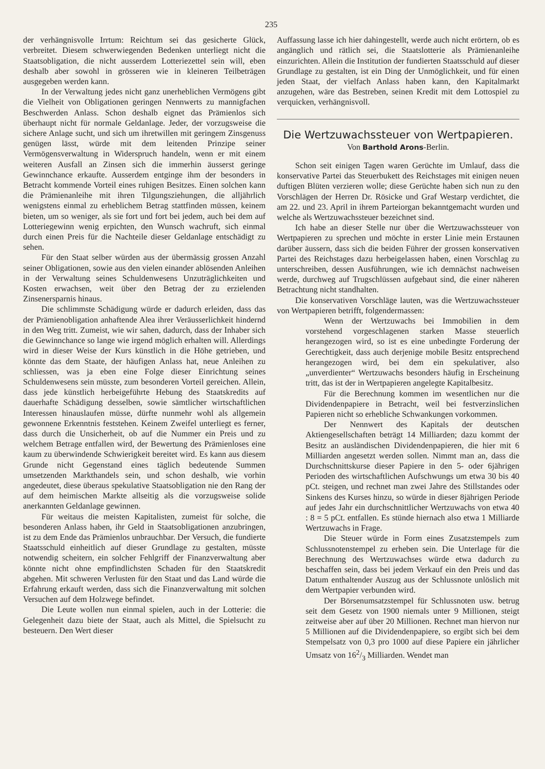235
der verhängnisvolle Irrtum: Reichtum sei das gesicherte Glück, verbreitet. Diesem schwerwiegenden Bedenken unterliegt nicht die Staatsobligation, die nicht ausserdem Lotteriezettel sein will, eben deshalb aber sowohl in grösseren wie in kleineren Teilbeträgen ausgegeben werden kann.
In der Verwaltung jedes nicht ganz unerheblichen Vermögens gibt die Vielheit von Obligationen geringen Nennwerts zu mannigfachen Beschwerden Anlass. Schon deshalb eignet das Prämienlos sich überhaupt nicht für normale Geldanlage. Jeder, der vorzugsweise die sichere Anlage sucht, und sich um ihretwillen mit geringem Zinsgenuss genügen lässt, würde mit dem leitenden Prinzipe seiner Vermögensverwaltung in Widerspruch handeln, wenn er mit einem weiteren Ausfall an Zinsen sich die immerhin äusserst geringe Gewinnchance erkaufte. Ausserdem entginge ihm der besonders in Betracht kommende Vorteil eines ruhigen Besitzes. Einen solchen kann die Prämienanleihe mit ihren Tilgungsziehungen, die alljährlich wenigstens einmal zu erheblichem Betrag stattfinden müssen, keinem bieten, um so weniger, als sie fort und fort bei jedem, auch bei dem auf Lotteriegewinn wenig erpichten, den Wunsch wachruft, sich einmal durch einen Preis für die Nachteile dieser Geldanlage entschädigt zu sehen.
Für den Staat selber würden aus der übermässig grossen Anzahl seiner Obligationen, sowie aus den vielen einander ablösenden Anleihen in der Verwaltung seines Schuldenwesens Unzuträglichkeiten und Kosten erwachsen, weit über den Betrag der zu erzielenden Zinsenersparnis hinaus.
Die schlimmste Schädigung würde er dadurch erleiden, dass das der Prämienobligation anhaftende Alea ihrer Veräusserlichkeit hindernd in den Weg tritt. Zumeist, wie wir sahen, dadurch, dass der Inhaber sich die Gewinnchance so lange wie irgend möglich erhalten will. Allerdings wird in dieser Weise der Kurs künstlich in die Höhe getrieben, und könnte das dem Staate, der häufigen Anlass hat, neue Anleihen zu schliessen, was ja eben eine Folge dieser Einrichtung seines Schuldenwesens sein müsste, zum besonderen Vorteil gereichen. Allein, dass jede künstlich herbeigeführte Hebung des Staatskredits auf dauerhafte Schädigung desselben, sowie sämtlicher wirtschaftlichen Interessen hinauslaufen müsse, dürfte nunmehr wohl als allgemein gewonnene Erkenntnis feststehen. Keinem Zweifel unterliegt es ferner, dass durch die Unsicherheit, ob auf die Nummer ein Preis und zu welchem Betrage entfallen wird, der Bewertung des Prämienloses eine kaum zu überwindende Schwierigkeit bereitet wird. Es kann aus diesem Grunde nicht Gegenstand eines täglich bedeutende Summen umsetzenden Markthandels sein, und schon deshalb, wie vorhin angedeutet, diese überaus spekulative Staatsobligation nie den Rang der auf dem heimischen Markte allseitig als die vorzugsweise solide anerkannten Geldanlage gewinnen.
Für weitaus die meisten Kapitalisten, zumeist für solche, die besonderen Anlass haben, ihr Geld in Staatsobligationen anzubringen, ist zu dem Ende das Prämienlos unbrauchbar. Der Versuch, die fundierte Staatsschuld einheitlich auf dieser Grundlage zu gestalten, müsste notwendig scheitern, ein solcher Fehlgriff der Finanzverwaltung aber könnte nicht ohne empfindlichsten Schaden für den Staatskredit abgehen. Mit schweren Verlusten für den Staat und das Land würde die Erfahrung erkauft werden, dass sich die Finanzverwaltung mit solchen Versuchen auf dem Holzwege befindet.
Die Leute wollen nun einmal spielen, auch in der Lotterie: die Gelegenheit dazu biete der Staat, auch als Mittel, die Spielsucht zu besteuern. Den Wert dieser
Auffassung lasse ich hier dahingestellt, werde auch nicht erörtern, ob es angänglich und rätlich sei, die Staatslotterie als Prämienanleihe einzurichten. Allein die Institution der fundierten Staatsschuld auf dieser Grundlage zu gestalten, ist ein Ding der Unmöglichkeit, und für einen jeden Staat, der vielfach Anlass haben kann, den Kapitalmarkt anzugehen, wäre das Bestreben, seinen Kredit mit dem Lottospiel zu verquicken, verhängnisvoll.
Die Wertzuwachssteuer von Wertpapieren.
Von Barthold Arons-Berlin.
Schon seit einigen Tagen waren Gerüchte im Umlauf, dass die konservative Partei das Steuerbukett des Reichstages mit einigen neuen duftigen Blüten verzieren wolle; diese Gerüchte haben sich nun zu den Vorschlägen der Herren Dr. Rösicke und Graf Westarp verdichtet, die am 22. und 23. April in ihrem Parteiorgan bekanntgemacht wurden und welche als Wertzuwachssteuer bezeichnet sind.
Ich habe an dieser Stelle nur über die Wertzuwachssteuer von Wertpapieren zu sprechen und möchte in erster Linie mein Erstaunen darüber äussern, dass sich die beiden Führer der grossen konservativen Partei des Reichstages dazu herbeigelassen haben, einen Vorschlag zu unterschreiben, dessen Ausführungen, wie ich demnächst nachweisen werde, durchweg auf Trugschlüssen aufgebaut sind, die einer näheren Betrachtung nicht standhalten.
Die konservativen Vorschläge lauten, was die Wertzuwachssteuer von Wertpapieren betrifft, folgendermassen:
Wenn der Wertzuwachs bei Immobilien in dem vorstehend vorgeschlagenen starken Masse steuerlich herangezogen wird, so ist es eine unbedingte Forderung der Gerechtigkeit, dass auch derjenige mobile Besitz entsprechend herangezogen wird, bei dem ein spekulativer, also „unverdienter“ Wertzuwachs besonders häufig in Erscheinung tritt, das ist der in Wertpapieren angelegte Kapitalbesitz.
Für die Berechnung kommen im wesentlichen nur die Dividendenpapiere in Betracht, weil bei festverzinslichen Papieren nicht so erhebliche Schwankungen vorkommen.
Der Nennwert des Kapitals der deutschen Aktiengesellschaften beträgt 14 Milliarden; dazu kommt der Besitz an ausländischen Dividendenpapieren, die hier mit 6 Milliarden angesetzt werden sollen. Nimmt man an, dass die Durchschnittskurse dieser Papiere in den 5- oder 6jährigen Perioden des wirtschaftlichen Aufschwungs um etwa 30 bis 40 pCt. steigen, und rechnet man zwei Jahre des Stillstandes oder Sinkens des Kurses hinzu, so würde in dieser 8jährigen Periode auf jedes Jahr ein durchschnittlicher Wertzuwachs von etwa 40 : 8 = 5 pCt. entfallen. Es stünde hiernach also etwa 1 Milliarde Wertzuwachs in Frage.
Die Steuer würde in Form eines Zusatzstempels zum Schlussnotenstempel zu erheben sein. Die Unterlage für die Berechnung des Wertzuwachses würde etwa dadurch zu beschaffen sein, dass bei jedem Verkauf ein den Preis und das Datum enthaltender Auszug aus der Schlussnote unlöslich mit dem Wertpapier verbunden wird.
Der Börsenumsatzstempel für Schlussnoten usw. betrug seit dem Gesetz von 1900 niemals unter 9 Millionen, steigt zeitweise aber auf über 20 Millionen. Rechnet man hiervon nur 5 Millionen auf die Dividendenpapiere, so ergibt sich bei dem Stempelsatz von 0,3 pro 1000 auf diese Papiere ein jährlicher Umsatz von 162/3 Milliarden. Wendet man